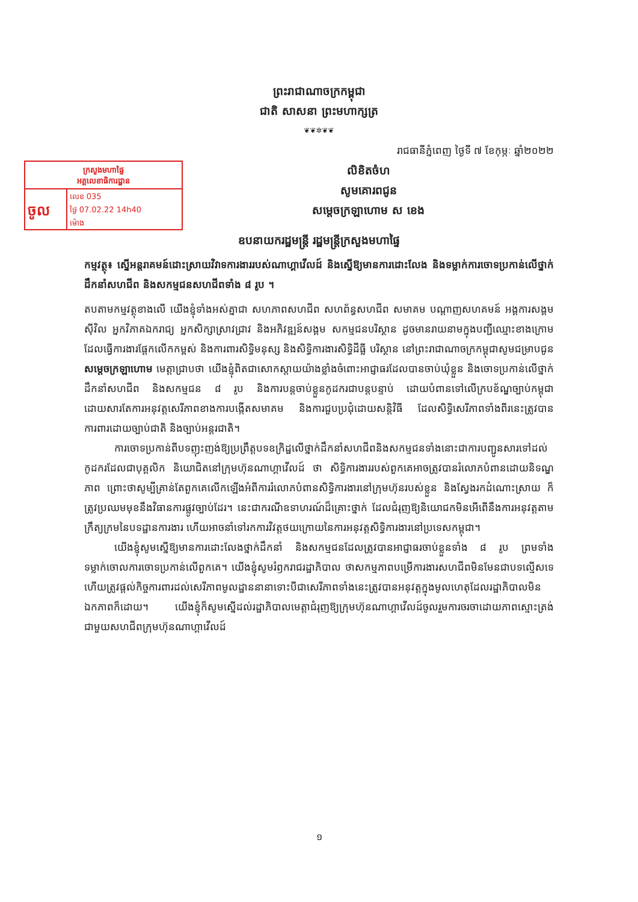ព្រះរាជាណាចក្រកម្ពុជា
ជាតិ សាសនា ព្រះមហាក្សត្រ
❦❦✲❦❦
រាជធានីភ្នំពេញ ថ្ងៃទី ៧ ខែកុម្ភៈ ឆ្នាំ២០២២
ក្រសួងមហាផ្ទៃ
អគ្គលេខាធិការដ្ឋាន
| ចូល | លេខ 035 |
| | ថ្ងៃ 07.02.22 14h40 |
| | ម៉ោង |
លិខិតចំហ
សូមគោរពជូន
សម្ដេចក្រឡាហោម ស ខេង
ឧបនាយករដ្ឋមន្ត្រី រដ្ឋមន្ត្រីក្រសួងមហាផ្ទៃ
កម្មវត្ថុ៖ ស្នើអន្តរាគមន៍ដោះស្រាយវិវាទការងាររបស់ណាហ្គាវើលដ៍ និងស្នើឱ្យមានការដោះលែង និងទម្លាក់ការចោទប្រកាន់លើថ្នាក់ដឹកនាំសហជីព និងសកម្មជនសហជីពទាំង ៨ រូប ។
តបតាមកម្មវត្ថុខាងលើ យើងខ្ញុំទាំងអស់គ្នាជា សហភាពសហជីព សហព័ន្ធសហជីព សមាគម បណ្ដាញសហគមន៍ អង្គការសង្គមស៊ីវិល អ្នកវិភាគឯករាជ្យ អ្នកសិក្សាស្រាវជ្រាវ និងអភិវឌ្ឍន៍សង្គម សកម្មជនបរិស្ថាន ដូចមានរាយនាមក្នុងបញ្ជីឈ្មោះខាងក្រោម ដែលធ្វើការងារផ្ដែកលើកកម្ពស់ និងការពារសិទ្ធិមនុស្ស និងសិទ្ធិការងារសិទ្ធិដីធ្លី បរិស្ថាន នៅព្រះរាជាណាចក្រកម្ពុជាសូមជម្រាបជូន សម្ដេចក្រឡាហោម មេត្តាជ្រាបថា យើងខ្ញុំពិតជាសោកស្ដាយយ៉ាងខ្លាំងចំពោះអាជ្ញាធរដែលបានចាប់ឃុំខ្លួន និងចោទប្រកាន់លើថ្នាក់ដឹកនាំសហជីព និងសកម្មជន ៨ រូប និងការបន្តចាប់ខ្លួនកូដករជាបន្តបន្ទាប់ ដោយបំពានទៅលើក្របខ័ណ្ឌច្បាប់កម្ពុជា ដោយសារតែការអនុវត្តសេរីភាពខាងការបង្កើតសមាគម និងការជួបប្រជុំដោយសន្តិវិធី ដែលសិទ្ធិសេរីភាពទាំងពីរនេះត្រូវបានការពារដោយច្បាប់ជាតិ និងច្បាប់អន្តរជាតិ។
ការចោទប្រកាន់ពីបទញុះញង់ឱ្យប្រព្រឹត្តបទឧក្រិដ្ឋលើថ្នាក់ដឹកនាំសហជីពនិងសកម្មជនទាំងនោះជាការបញ្ជូនសារទៅដល់កូដករដែលជាបុគ្គលិក និយោជិតនៅក្រុមហ៊ុនណាហ្គាវើលដ៍ ថា សិទ្ធិការងាររបស់ពួកគេអាចត្រូវបានរំលោភបំពានដោយនិទណ្ឌភាព ព្រោះថាសូម្បីគ្រាន់តែពួកគេលើកឡើងអំពីការរំលោភបំពានសិទ្ធិការងារនៅក្រុមហ៊ុនរបស់ខ្លួន និងស្វែងរកដំណោះស្រាយ ក៏ត្រូវប្រឈមមុខនឹងវិធានការផ្លូវច្បាប់ដែរ។ នេះជាករណីឧទាហរណ៍ដ៏គ្រោះថ្នាក់ ដែលជំរុញឱ្យនិយោជកមិនអើពើនឹងការអនុវត្តតាមក្រឹត្យក្រមនៃបទដ្ឋានការងារ ហើយអាចនាំទៅរកការវិវត្តថយក្រោយនៃការអនុវត្តសិទ្ធិការងារនៅប្រទេសកម្ពុជា។
យើងខ្ញុំសូមស្នើឱ្យមានការដោះលែងថ្នាក់ដឹកនាំ និងសកម្មជនដែលត្រូវបានអាជ្ញាធរចាប់ខ្លួនទាំង ៨ រូប ព្រមទាំងទម្លាក់ចោលការចោទប្រកាន់លើពួកគេ។ យើងខ្ញុំសូមរំឭករាជរដ្ឋាភិបាល ថាសកម្មភាពបម្រើការងារសហជីពមិនមែនជាបទល្មើសទេ ហើយត្រូវផ្ដល់កិច្ចការពារដល់សេរីភាពមូលដ្ឋាននានាទោះបីជាសេរីភាពទាំងនេះត្រូវបានអនុវត្តក្នុងមូលហេតុដែលរដ្ឋាភិបាលមិនឯកភាពក៏ដោយ។ យើងខ្ញុំក៏សូមស្នើដល់រដ្ឋាភិបាលមេត្តាជំរុញឱ្យក្រុមហ៊ុនណាហ្គាវើលដ៍ចូលរួមការចរចាដោយភាពស្មោះត្រង់ជាមួយសហជីពក្រុមហ៊ុនណាហ្គាវើលដ៍
១